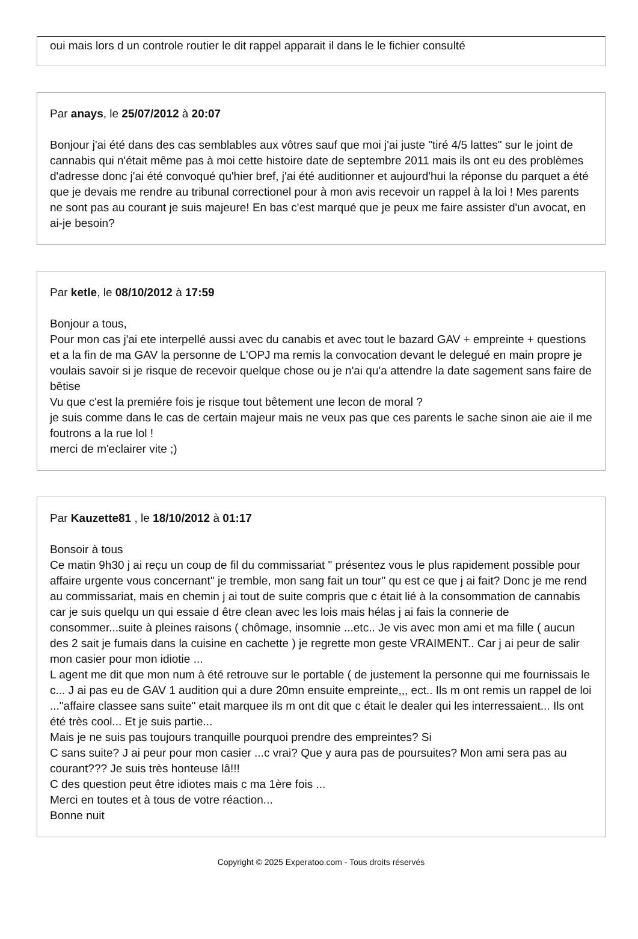oui mais lors d un controle routier le dit rappel apparait il dans le le fichier consulté
Par anays, le 25/07/2012 à 20:07
Bonjour j'ai été dans des cas semblables aux vôtres sauf que moi j'ai juste "tiré 4/5 lattes" sur le joint de cannabis qui n'était même pas à moi cette histoire date de septembre 2011 mais ils ont eu des problèmes d'adresse donc j'ai été convoqué qu'hier bref, j'ai été auditionner et aujourd'hui la réponse du parquet a été que je devais me rendre au tribunal correctionel pour à mon avis recevoir un rappel à la loi ! Mes parents ne sont pas au courant je suis majeure! En bas c'est marqué que je peux me faire assister d'un avocat, en ai-je besoin?
Par ketle, le 08/10/2012 à 17:59
Bonjour a tous,
Pour mon cas j'ai ete interpellé aussi avec du canabis et avec tout le bazard GAV + empreinte + questions et a la fin de ma GAV la personne de L'OPJ ma remis la convocation devant le delegué en main propre je voulais savoir si je risque de recevoir quelque chose ou je n'ai qu'a attendre la date sagement sans faire de bêtise
Vu que c'est la premiére fois je risque tout bêtement une lecon de moral ?
je suis comme dans le cas de certain majeur mais ne veux pas que ces parents le sache sinon aie aie il me foutrons a la rue lol !
merci de m'eclairer vite ;)
Par Kauzette81 , le 18/10/2012 à 01:17
Bonsoir à tous
Ce matin 9h30 j ai reçu un coup de fil du commissariat " présentez vous le plus rapidement possible pour affaire urgente vous concernant" je tremble, mon sang fait un tour" qu est ce que j ai fait? Donc je me rend au commissariat, mais en chemin j ai tout de suite compris que c était lié à la consommation de cannabis car je suis quelqu un qui essaie d être clean avec les lois mais hélas j ai fais la connerie de consommer...suite à pleines raisons ( chômage, insomnie ...etc.. Je vis avec mon ami et ma fille ( aucun des 2 sait je fumais dans la cuisine en cachette ) je regrette mon geste VRAIMENT.. Car j ai peur de salir mon casier pour mon idiotie ...
L agent me dit que mon num à été retrouve sur le portable ( de justement la personne qui me fournissais le c... J ai pas eu de GAV 1 audition qui a dure 20mn ensuite empreinte,,, ect.. Ils m ont remis un rappel de loi ..."affaire classee sans suite" etait marquee ils m ont dit que c était le dealer qui les interressaient... Ils ont été très cool... Et je suis partie...
Mais je ne suis pas toujours tranquille pourquoi prendre des empreintes? Si
C sans suite? J ai peur pour mon casier ...c vrai? Que y aura pas de poursuites? Mon ami sera pas au courant??? Je suis très honteuse lâ!!!
C des question peut être idiotes mais c ma 1ère fois ...
Merci en toutes et à tous de votre réaction...
Bonne nuit
Copyright © 2025 Experatoo.com - Tous droits réservés